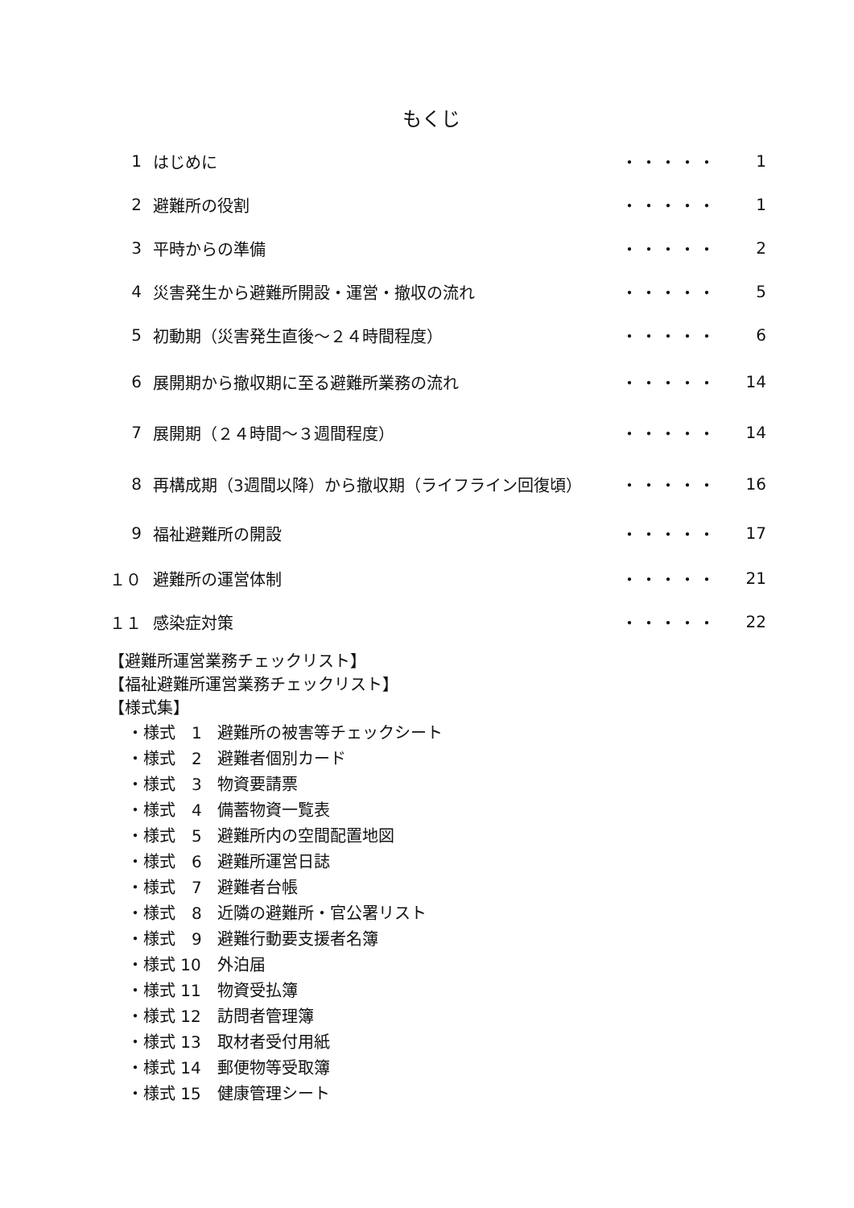もくじ
| 1 | はじめに | ・・・・・ | 1 |
| 2 | 避難所の役割 | ・・・・・ | 1 |
| 3 | 平時からの準備 | ・・・・・ | 2 |
| 4 | 災害発生から避難所開設・運営・撤収の流れ | ・・・・・ | 5 |
| 5 | 初動期（災害発生直後～２４時間程度） | ・・・・・ | 6 |
| 6 | 展開期から撤収期に至る避難所業務の流れ | ・・・・・ | 14 |
| 7 | 展開期（２４時間～３週間程度） | ・・・・・ | 14 |
| 8 | 再構成期（3週間以降）から撤収期（ライフライン回復頃） | ・・・・・ | 16 |
| 9 | 福祉避難所の開設 | ・・・・・ | 17 |
| １０ | 避難所の運営体制 | ・・・・・ | 21 |
| １１ | 感染症対策 | ・・・・・ | 22 |
【避難所運営業務チェックリスト】
【福祉避難所運営業務チェックリスト】
【様式集】
・様式　1 避難所の被害等チェックシート
・様式　2 避難者個別カード
・様式　3 物資要請票
・様式　4 備蓄物資一覧表
・様式　5 避難所内の空間配置地図
・様式　6 避難所運営日誌
・様式　7 避難者台帳
・様式　8 近隣の避難所・官公署リスト
・様式　9 避難行動要支援者名簿
・様式 10 外泊届
・様式 11 物資受払簿
・様式 12 訪問者管理簿
・様式 13 取材者受付用紙
・様式 14 郵便物等受取簿
・様式 15 健康管理シート